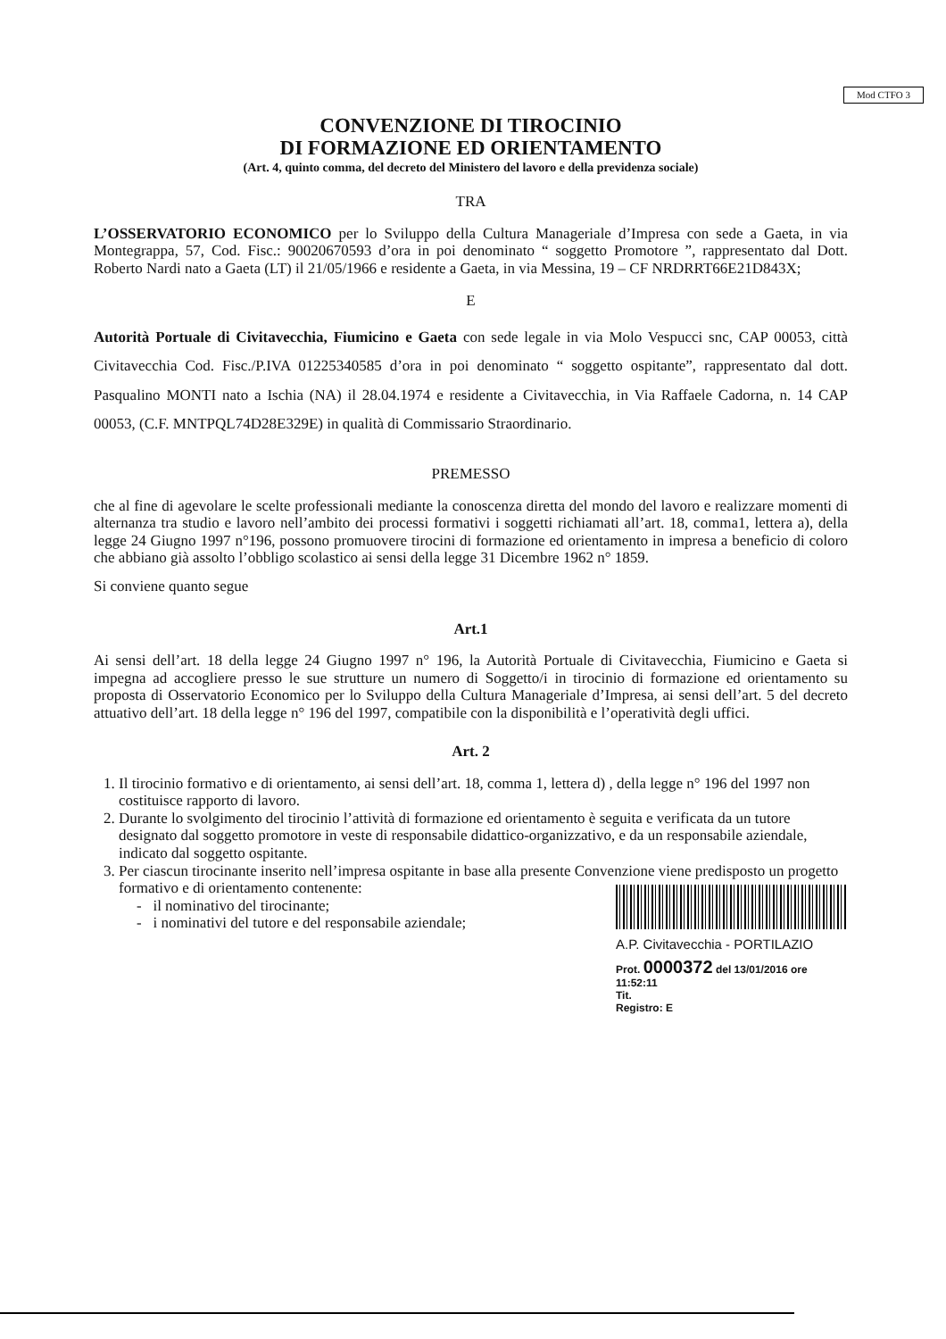Mod CTFO 3
CONVENZIONE DI TIROCINIO
DI FORMAZIONE ED ORIENTAMENTO
(Art. 4, quinto comma, del decreto del Ministero del lavoro e della previdenza sociale)
TRA
L’OSSERVATORIO ECONOMICO per lo Sviluppo della Cultura Manageriale d’Impresa con sede a Gaeta, in via Montegrappa, 57, Cod. Fisc.: 90020670593 d’ora in poi denominato “ soggetto Promotore ”, rappresentato dal Dott. Roberto Nardi nato a Gaeta (LT) il 21/05/1966 e residente a Gaeta, in via Messina, 19 – CF NRDRRT66E21D843X;
E
Autorità Portuale di Civitavecchia, Fiumicino e Gaeta con sede legale in via Molo Vespucci snc, CAP 00053, città Civitavecchia Cod. Fisc./P.IVA 01225340585 d’ora in poi denominato “ soggetto ospitante”, rappresentato dal dott. Pasqualino MONTI nato a Ischia (NA) il 28.04.1974 e residente a Civitavecchia, in Via Raffaele Cadorna, n. 14 CAP 00053, (C.F. MNTPQL74D28E329E) in qualità di Commissario Straordinario.
PREMESSO
che al fine di agevolare le scelte professionali mediante la conoscenza diretta del mondo del lavoro e realizzare momenti di alternanza tra studio e lavoro nell’ambito dei processi formativi i soggetti richiamati all’art. 18, comma1, lettera a), della legge 24 Giugno 1997 n°196, possono promuovere tirocini di formazione ed orientamento in impresa a beneficio di coloro che abbiano già assolto l’obbligo scolastico ai sensi della legge 31 Dicembre 1962 n° 1859.
Si conviene quanto segue
Art.1
Ai sensi dell’art. 18 della legge 24 Giugno 1997 n° 196, la Autorità Portuale di Civitavecchia, Fiumicino e Gaeta si impegna ad accogliere presso le sue strutture un numero di Soggetto/i in tirocinio di formazione ed orientamento su proposta di Osservatorio Economico per lo Sviluppo della Cultura Manageriale d’Impresa, ai sensi dell’art. 5 del decreto attuativo dell’art. 18 della legge n° 196 del 1997, compatibile con la disponibilità e l’operatività degli uffici.
Art. 2
1. Il tirocinio formativo e di orientamento, ai sensi dell’art. 18, comma 1, lettera d) , della legge n° 196 del 1997 non costituisce rapporto di lavoro.
2. Durante lo svolgimento del tirocinio l’attività di formazione ed orientamento è seguita e verificata da un tutore designato dal soggetto promotore in veste di responsabile didattico-organizzativo, e da un responsabile aziendale, indicato dal soggetto ospitante.
3. Per ciascun tirocinante inserito nell’impresa ospitante in base alla presente Convenzione viene predisposto un progetto formativo e di orientamento contenente:
A.P. Civitavecchia - PORTILAZIO
Prot. 0000372 del 13/01/2016 ore 11:52:11
Tit.
Registro: E
- il nominativo del tirocinante;
- i nominativi del tutore e del responsabile aziendale;